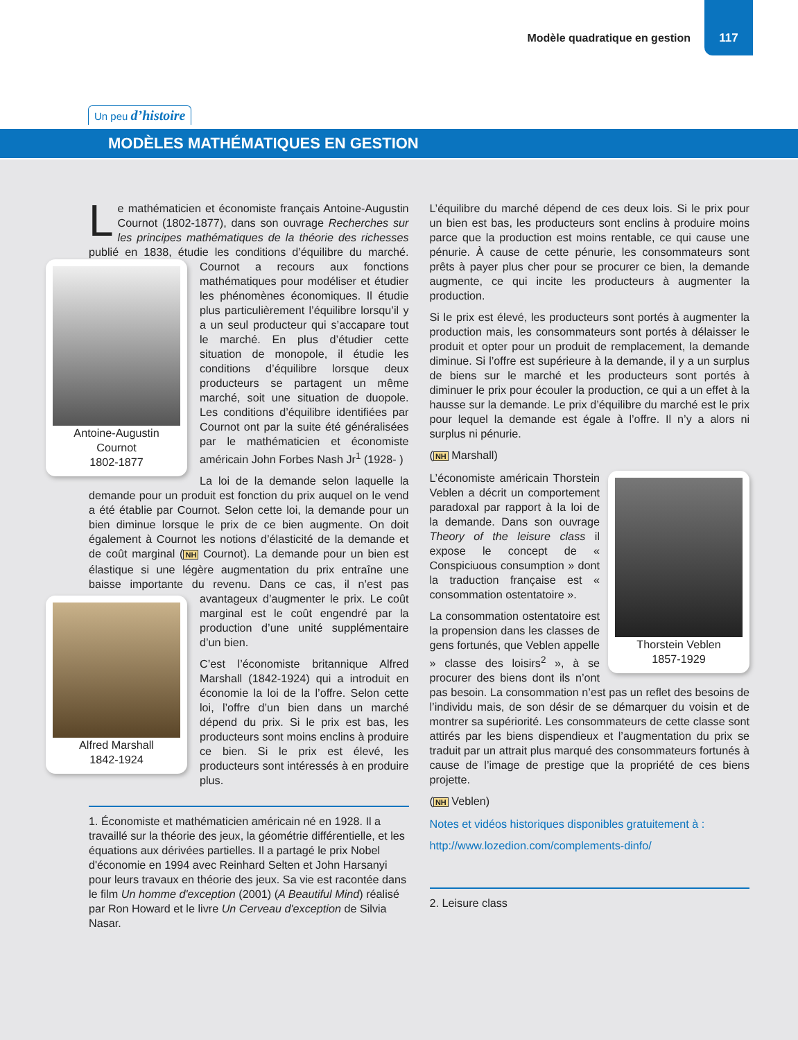Modèle quadratique en gestion
117
Un peu d’histoire
MODÈLES MATHÉMATIQUES EN GESTION
Le mathématicien et économiste français Antoine-Augustin Cournot (1802-1877), dans son ouvrage Recherches sur les principes mathématiques de la théorie des richesses publié en 1838, étudie les conditions d’équilibre du marché. Cournot a recours aux fonctions Antoine-Augustin
Cournot
1802-1877 mathématiques pour modéliser et étudier les phénomènes économiques. Il étudie plus particulièrement l’équilibre lorsqu’il y a un seul producteur qui s’accapare tout le marché. En plus d’étudier cette situation de monopole, il étudie les conditions d’équilibre lorsque deux producteurs se partagent un même marché, soit une situation de duopole. Les conditions d’équilibre identifiées par Cournot ont par la suite été généralisées par le mathématicien et économiste américain John Forbes Nash Jr<sup>1</sup> (1928- )
La loi de la demande selon laquelle la demande pour un produit est fonction du prix auquel on le vend a été établie par Cournot. Selon cette loi, la demande pour un bien diminue lorsque le prix de ce bien augmente. On doit également à Cournot les notions d’élasticité de la demande et de coût marginal (NH Cournot). La demande pour un bien est élastique si une légère augmentation du prix entraîne une baisse importante du revenu. Dans ce cas, il n’est pas Alfred Marshall
1842-1924 avantageux d’augmenter le prix. Le coût marginal est le coût engendré par la production d’une unité supplémentaire d’un bien.
C’est l’économiste britannique Alfred Marshall (1842-1924) qui a introduit en économie la loi de la l’offre. Selon cette loi, l’offre d’un bien dans un marché dépend du prix. Si le prix est bas, les producteurs sont moins enclins à produire ce bien. Si le prix est élevé, les producteurs sont intéressés à en produire plus.
1. Économiste et mathématicien américain né en 1928. Il a travaillé sur la théorie des jeux, la géométrie différentielle, et les équations aux dérivées partielles. Il a partagé le prix Nobel d'économie en 1994 avec Reinhard Selten et John Harsanyi pour leurs travaux en théorie des jeux. Sa vie est racontée dans le film Un homme d'exception (2001) (A Beautiful Mind) réalisé par Ron Howard et le livre Un Cerveau d'exception de Silvia Nasar.
L’équilibre du marché dépend de ces deux lois. Si le prix pour un bien est bas, les producteurs sont enclins à produire moins parce que la production est moins rentable, ce qui cause une pénurie. À cause de cette pénurie, les consommateurs sont prêts à payer plus cher pour se procurer ce bien, la demande augmente, ce qui incite les producteurs à augmenter la production.
Si le prix est élevé, les producteurs sont portés à augmenter la production mais, les consommateurs sont portés à délaisser le produit et opter pour un produit de remplacement, la demande diminue. Si l’offre est supérieure à la demande, il y a un surplus de biens sur le marché et les producteurs sont portés à diminuer le prix pour écouler la production, ce qui a un effet à la hausse sur la demande. Le prix d’équilibre du marché est le prix pour lequel la demande est égale à l’offre. Il n’y a alors ni surplus ni pénurie.
(NH Marshall)
Thorstein Veblen
1857-1929
L’économiste américain Thorstein Veblen a décrit un comportement paradoxal par rapport à la loi de la demande. Dans son ouvrage Theory of the leisure class il expose le concept de « Conspiciuous consumption » dont la traduction française est « consommation ostentatoire ».
La consommation ostentatoire est la propension dans les classes de gens fortunés, que Veblen appelle » classe des loisirs<sup>2</sup> », à se procurer des biens dont ils n’ont pas besoin. La consommation n’est pas un reflet des besoins de l’individu mais, de son désir de se démarquer du voisin et de montrer sa supériorité. Les consommateurs de cette classe sont attirés par les biens dispendieux et l’augmentation du prix se traduit par un attrait plus marqué des consommateurs fortunés à cause de l’image de prestige que la propriété de ces biens projette.
(NH Veblen)
Notes et vidéos historiques disponibles gratuitement à :
http://www.lozedion.com/complements-dinfo/
2. Leisure class